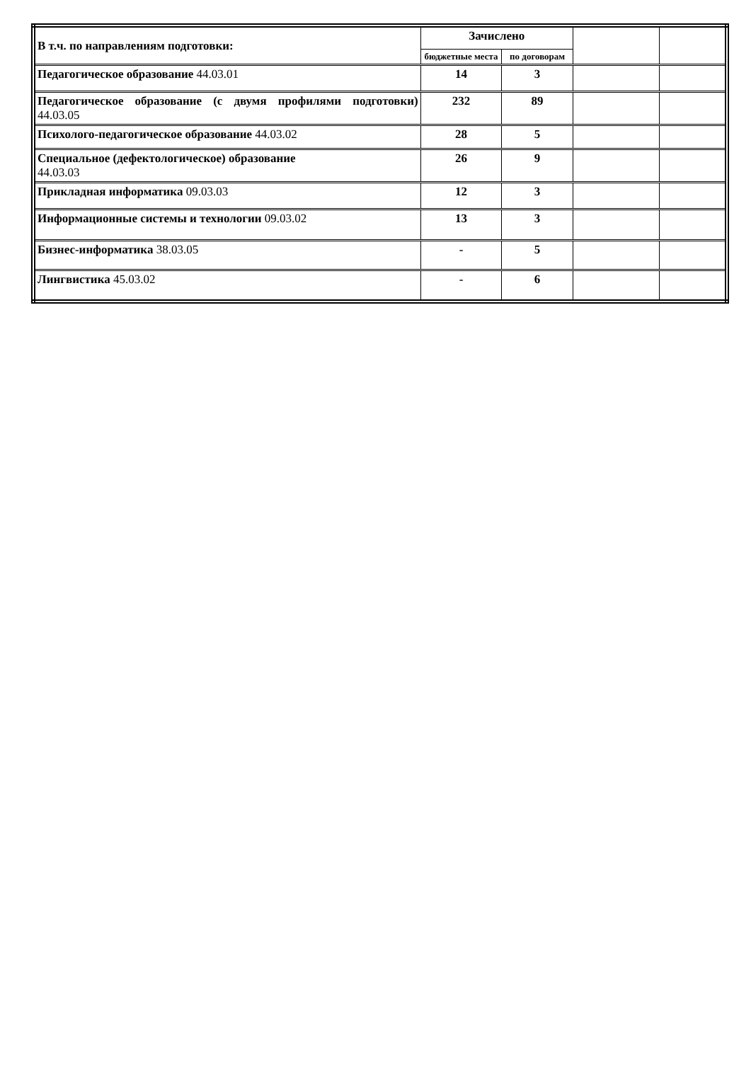| В т.ч. по направлениям подготовки: | Зачислено | | | |
| | бюджетные места | по договорам | | |
| Педагогическое образование 44.03.01 | 14 | 3 | | |
| Педагогическое образование (с двумя профилями подготовки) 44.03.05 | 232 | 89 | | |
| Психолого-педагогическое образование 44.03.02 | 28 | 5 | | |
| Специальное (дефектологическое) образование 44.03.03 | 26 | 9 | | |
| Прикладная информатика 09.03.03 | 12 | 3 | | |
| Информационные системы и технологии 09.03.02 | 13 | 3 | | |
| Бизнес-информатика 38.03.05 | - | 5 | | |
| Лингвистика 45.03.02 | - | 6 | | |